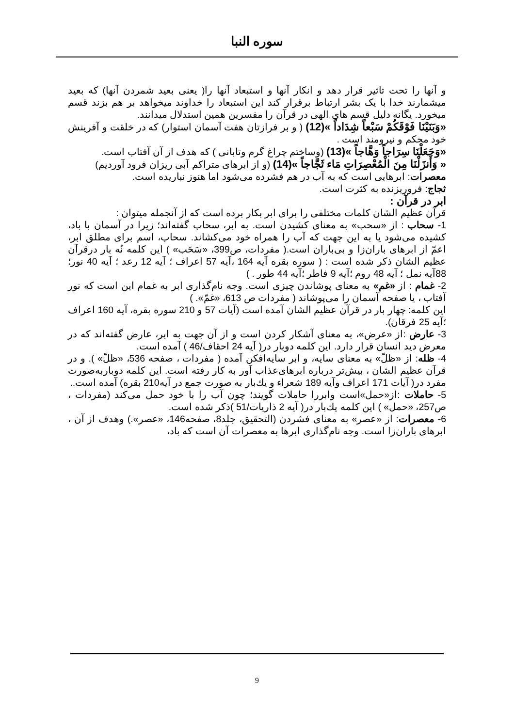سوره النبا
و آنها را تحت تاثیر قرار دهد و انکار آنها و استبعاد آنها را( یعنی بعید شمردن آنها) که بعید میشمارند خدا با یک بشر ارتباط برقرار کند این استبعاد را خداوند میخواهد بر هم بزند قسم میخورد. یگانه دلیل قسم های الهی در قرآن را مفسرین همین استدلال میدانند.
«وَبَنَيْنَا فَوْقَكُمْ سَبْعاً شِدَاداً »(12) ( و بر فرازتان هفت آسمان استوار) که در خلقت و آفرینش خود محکم و نیرومند است .
«وَجَعَلْنَا سِرَاجاً وَهَّاجاً »(13) (وساختم چراغ گرم وتابانی ) که هدف از آن آفتاب است.
« وَأَنزَلْنَا مِنَ الْمُعْصِرَاتِ مَاء ثَجَّاجاً »(14) (و از ابرهای متراکم آبی ریزان فرود آوردیم)
معصرات: ابرهایی است که به آب در هم فشرده می‌شود اما هنوز نباریده است.
ثجاج: فروریزنده به کثرت است.
ابر در قرآن :
قرآن عظیم الشان کلمات مختلفی را برای ابر بکار برده است که از آنجمله میتوان :
1- سحاب : از «سحب» به معنای کشیدن است. به ابر، سحاب گفته‌اند؛ زیرا در آسمان با باد، کشیده می‌شود یا به این جهت که آب را همراه خود می‌کشاند. سحاب، اسم برای مطلق ابر، اعمّ از ابرهای باران‌زا و بی‌باران است.( مفردات، ص399، «سَحَب» ) این کلمه نُه بار درقرآن عظیم الشان ذکر شده است : ( سوره بقره آیه 164 ،آیه 57 اعراف ؛ آیه 12 رعد ؛ آیه 40 نور؛ 88آیه نمل ؛ آیه 48 روم ؛آیه 9 فاطر ؛آیه 44 طور . )
2- غمام : از «غم» به معنای پوشاندن چیزی است. وجه نام‌گذاری ابر به غمام این است که نور آفتاب ، یا صفحه آسمان را می‌پوشاند ( مفردات ص 613، «غمّ». )
این کلمه: چهار بار در قرآن عظیم الشان آمده است (آیات 57 و 210 سوره بقره، آیه 160 اعراف ؛آیه 25 فرقان).
3- عارض :از «عرض»، به معنای آشکار کردن است و از آن جهت به ابر، عارض گفته‌اند که در معرض دید انسان قرار دارد. این کلمه دوبار در( آیه 24 احقاف/46 ) آمده است.
4- ظله: از «ظلّ» به معنای سایه، و ابر سایه‌افکن آمده ( مفردات ، صفحه 536، «ظلّ» ). و در قرآن عظیم الشان ، بیش‌تر درباره ابرهای‌عذاب آور به کار رفته است. این کلمه دوباربه‌صورت مفرد در( آیات 171 اعراف وآیه 189 شعراء و يك‌بار به صورت جمع در آیه210 بقره) آمده است..
5- حاملات :از«حمل»است وابررا حاملات گویند؛ چون آب را با خود حمل می‌کند (مفردات ، ص257، «حمل» ) این کلمه يك‌بار در( آیه 2 ذاریات/51 )ذکر شده است.
6- معصرات: از «عصر» به معنای فشردن (التحقيق، جلد8، صفحه146، «عصر».) وهدف از آن ، ابرهای باران‌زا است. وجه نام‌گذاری ابرها به معصرات آن است که باد،
9